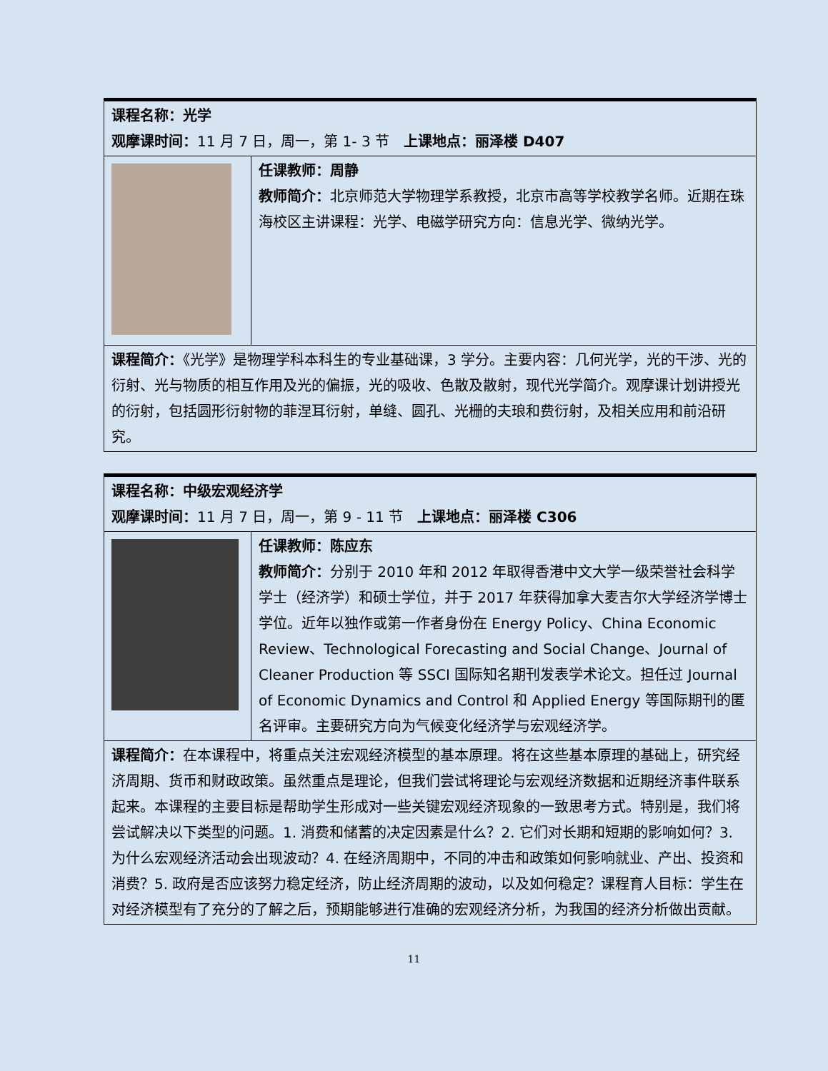| 课程名称：光学 观摩课时间： 11 月 7 日，周一，第 1- 3 节 上课地点：丽泽楼 D407 | |
| | 任课教师：周静 教师简介： 北京师范大学物理学系教授，北京市高等学校教学名师。近期在珠海校区主讲课程：光学、电磁学研究方向：信息光学、微纳光学。 |
| 课程简介： 《光学》是物理学科本科生的专业基础课，3 学分。主要内容：几何光学，光的干涉、光的衍射、光与物质的相互作用及光的偏振，光的吸收、色散及散射，现代光学简介。观摩课计划讲授光的衍射，包括圆形衍射物的菲涅耳衍射，单缝、圆孔、光栅的夫琅和费衍射，及相关应用和前沿研究。 | |
| 课程名称：中级宏观经济学 观摩课时间： 11 月 7 日，周一，第 9 - 11 节 上课地点：丽泽楼 C306 | |
| | 任课教师：陈应东 教师简介： 分别于 2010 年和 2012 年取得香港中文大学一级荣誉社会科学学士（经济学）和硕士学位，并于 2017 年获得加拿大麦吉尔大学经济学博士学位。近年以独作或第一作者身份在 Energy Policy、China Economic Review、Technological Forecasting and Social Change、Journal of Cleaner Production 等 SSCI 国际知名期刊发表学术论文。担任过 Journal of Economic Dynamics and Control 和 Applied Energy 等国际期刊的匿名评审。主要研究方向为气候变化经济学与宏观经济学。 |
| 课程简介： 在本课程中，将重点关注宏观经济模型的基本原理。将在这些基本原理的基础上，研究经济周期、货币和财政政策。虽然重点是理论，但我们尝试将理论与宏观经济数据和近期经济事件联系起来。本课程的主要目标是帮助学生形成对一些关键宏观经济现象的一致思考方式。特别是，我们将尝试解决以下类型的问题。1. 消费和储蓄的决定因素是什么？2. 它们对长期和短期的影响如何？3. 为什么宏观经济活动会出现波动？4. 在经济周期中，不同的冲击和政策如何影响就业、产出、投资和消费？5. 政府是否应该努力稳定经济，防止经济周期的波动，以及如何稳定？课程育人目标：学生在对经济模型有了充分的了解之后，预期能够进行准确的宏观经济分析，为我国的经济分析做出贡献。 | |
11